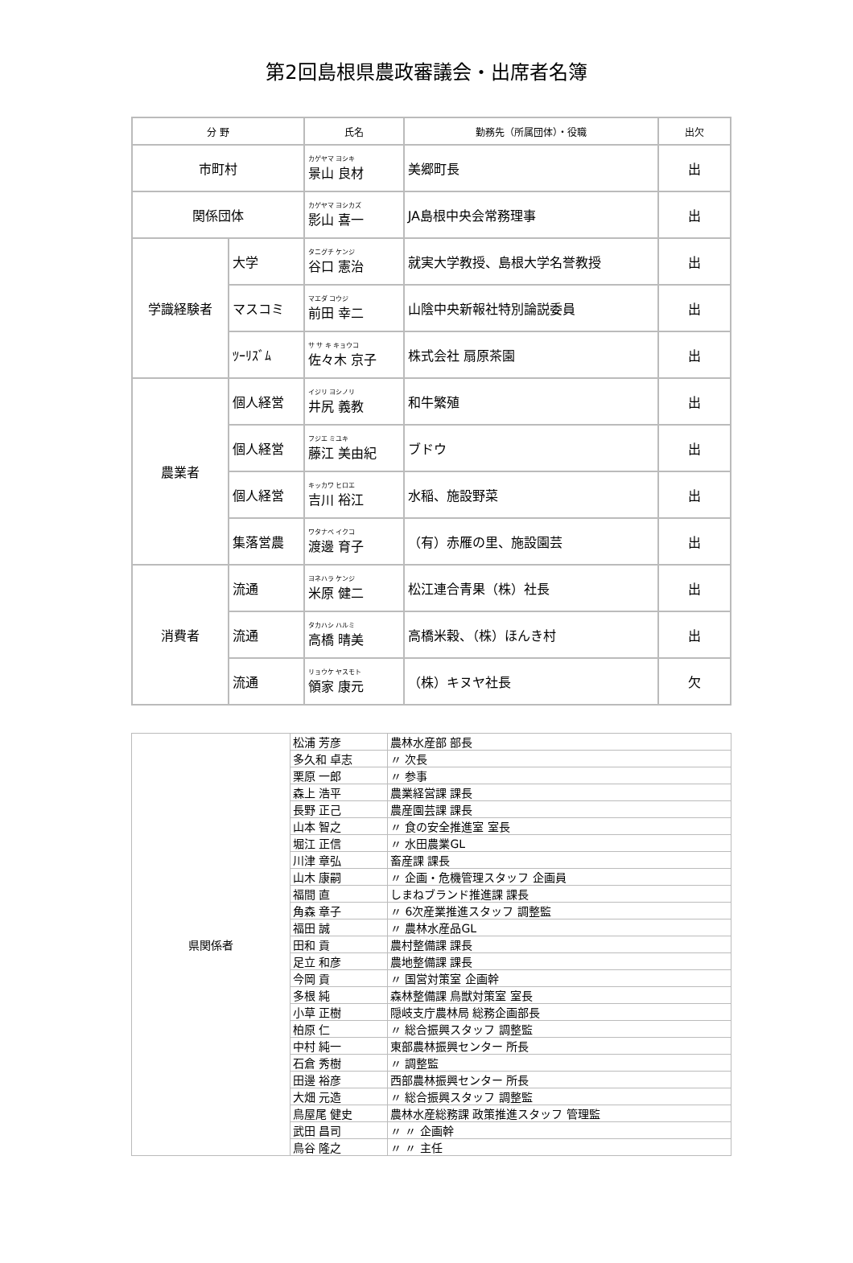第2回島根県農政審議会・出席者名簿
| 分 野 | | 氏名 | 勤務先（所属団体）・役職 | 出欠 |
| --- | --- | --- | --- | --- |
| 市町村 | | カゲヤマ ヨシキ 景山 良材 | 美郷町長 | 出 |
| 関係団体 | | カゲヤマ ヨシカズ 影山 喜一 | JA島根中央会常務理事 | 出 |
| 学識経験者 | 大学 | タニグチ ケンジ 谷口 憲治 | 就実大学教授、島根大学名誉教授 | 出 |
| | マスコミ | マエダ コウジ 前田 幸二 | 山陰中央新報社特別論説委員 | 出 |
| | ﾂｰﾘｽﾞﾑ | サ サ キ キョウコ 佐々木 京子 | 株式会社 扇原茶園 | 出 |
| 農業者 | 個人経営 | イジリ ヨシノリ 井尻 義教 | 和牛繁殖 | 出 |
| | 個人経営 | フジエ ミユキ 藤江 美由紀 | ブドウ | 出 |
| | 個人経営 | キッカワ ヒロエ 吉川 裕江 | 水稲、施設野菜 | 出 |
| | 集落営農 | ワタナベ イクコ 渡邊 育子 | （有）赤雁の里、施設園芸 | 出 |
| 消費者 | 流通 | ヨネハラ ケンジ 米原 健二 | 松江連合青果（株）社長 | 出 |
| | 流通 | タカハシ ハルミ 高橋 晴美 | 高橋米穀、（株）ほんき村 | 出 |
| | 流通 | リョウケ ヤスモト 領家 康元 | （株）キヌヤ社長 | 欠 |
| 県関係者 | 松浦 芳彦 | 農林水産部 部長 |
| | 多久和 卓志 | 〃 次長 |
| | 栗原 一郎 | 〃 参事 |
| | 森上 浩平 | 農業経営課 課長 |
| | 長野 正己 | 農産園芸課 課長 |
| | 山本 智之 | 〃 食の安全推進室 室長 |
| | 堀江 正信 | 〃 水田農業GL |
| | 川津 章弘 | 畜産課 課長 |
| | 山木 康嗣 | 〃 企画・危機管理スタッフ 企画員 |
| | 福間 直 | しまねブランド推進課 課長 |
| | 角森 章子 | 〃 6次産業推進スタッフ 調整監 |
| | 福田 誠 | 〃 農林水産品GL |
| | 田和 貢 | 農村整備課 課長 |
| | 足立 和彦 | 農地整備課 課長 |
| | 今岡 貢 | 〃 国営対策室 企画幹 |
| | 多根 純 | 森林整備課 鳥獣対策室 室長 |
| | 小草 正樹 | 隠岐支庁農林局 総務企画部長 |
| | 柏原 仁 | 〃 総合振興スタッフ 調整監 |
| | 中村 純一 | 東部農林振興センター 所長 |
| | 石倉 秀樹 | 〃 調整監 |
| | 田邊 裕彦 | 西部農林振興センター 所長 |
| | 大畑 元造 | 〃 総合振興スタッフ 調整監 |
| | 鳥屋尾 健史 | 農林水産総務課 政策推進スタッフ 管理監 |
| | 武田 昌司 | 〃 〃 企画幹 |
| | 鳥谷 隆之 | 〃 〃 主任 |